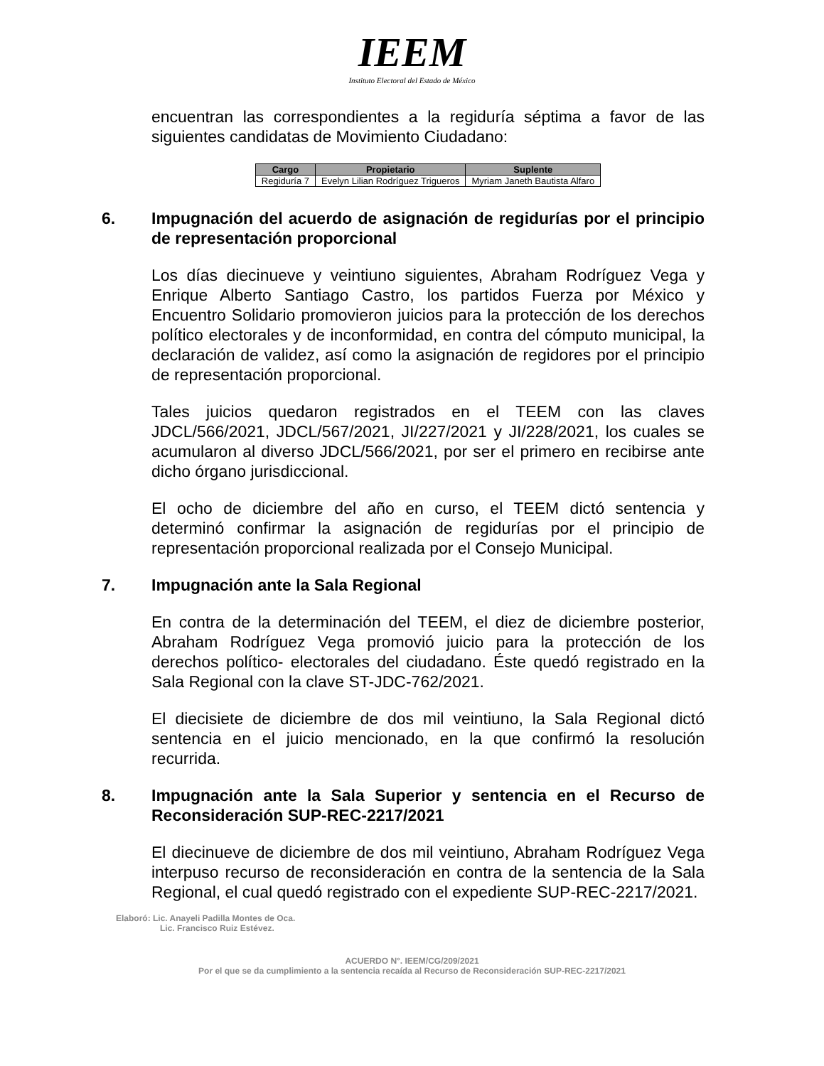IEEM
Instituto Electoral del Estado de México
encuentran las correspondientes a la regiduría séptima a favor de las siguientes candidatas de Movimiento Ciudadano:
| Cargo | Propietario | Suplente |
| --- | --- | --- |
| Regiduría 7 | Evelyn Lilian Rodríguez Trigueros | Myriam Janeth Bautista Alfaro |
6. Impugnación del acuerdo de asignación de regidurías por el principio de representación proporcional
Los días diecinueve y veintiuno siguientes, Abraham Rodríguez Vega y Enrique Alberto Santiago Castro, los partidos Fuerza por México y Encuentro Solidario promovieron juicios para la protección de los derechos político electorales y de inconformidad, en contra del cómputo municipal, la declaración de validez, así como la asignación de regidores por el principio de representación proporcional.
Tales juicios quedaron registrados en el TEEM con las claves JDCL/566/2021, JDCL/567/2021, JI/227/2021 y JI/228/2021, los cuales se acumularon al diverso JDCL/566/2021, por ser el primero en recibirse ante dicho órgano jurisdiccional.
El ocho de diciembre del año en curso, el TEEM dictó sentencia y determinó confirmar la asignación de regidurías por el principio de representación proporcional realizada por el Consejo Municipal.
7. Impugnación ante la Sala Regional
En contra de la determinación del TEEM, el diez de diciembre posterior, Abraham Rodríguez Vega promovió juicio para la protección de los derechos político- electorales del ciudadano. Éste quedó registrado en la Sala Regional con la clave ST-JDC-762/2021.
El diecisiete de diciembre de dos mil veintiuno, la Sala Regional dictó sentencia en el juicio mencionado, en la que confirmó la resolución recurrida.
8. Impugnación ante la Sala Superior y sentencia en el Recurso de Reconsideración SUP-REC-2217/2021
El diecinueve de diciembre de dos mil veintiuno, Abraham Rodríguez Vega interpuso recurso de reconsideración en contra de la sentencia de la Sala Regional, el cual quedó registrado con el expediente SUP-REC-2217/2021.
Elaboró: Lic. Anayeli Padilla Montes de Oca.
Lic. Francisco Ruiz Estévez.
ACUERDO N°. IEEM/CG/209/2021
Por el que se da cumplimiento a la sentencia recaída al Recurso de Reconsideración SUP-REC-2217/2021